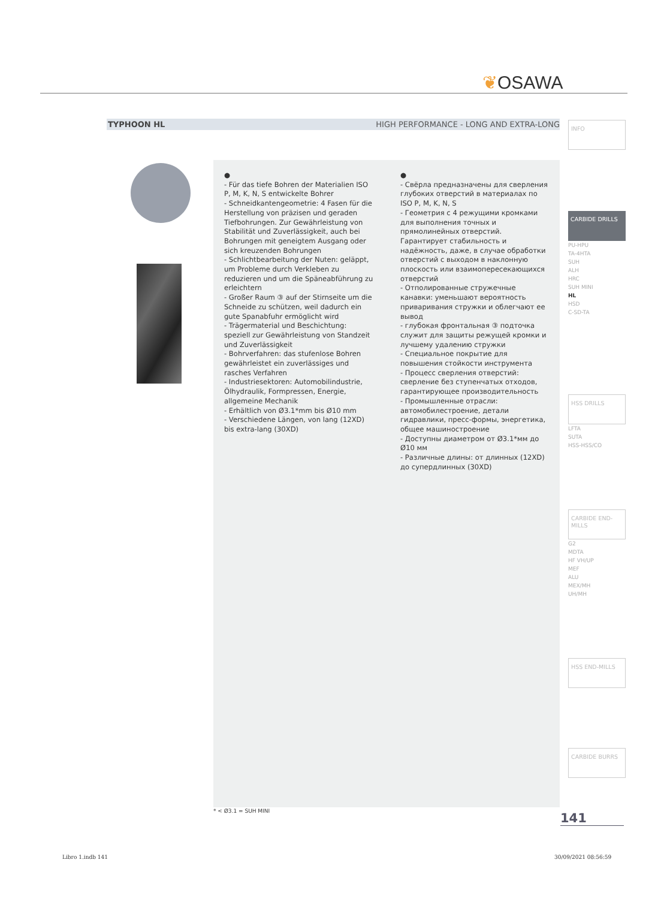❦OSAWA
TYPHOON HL HIGH PERFORMANCE - LONG AND EXTRA-LONG
●
- Für das tiefe Bohren der Materialien ISO P, M, K, N, S entwickelte Bohrer
- Schneidkantengeometrie: 4 Fasen für die Herstellung von präzisen und geraden Tiefbohrungen. Zur Gewährleistung von Stabilität und Zuverlässigkeit, auch bei Bohrungen mit geneigtem Ausgang oder sich kreuzenden Bohrungen
- Schlichtbearbeitung der Nuten: geläppt, um Probleme durch Verkleben zu reduzieren und um die Späneabführung zu erleichtern
- Großer Raum ③ auf der Stirnseite um die Schneide zu schützen, weil dadurch ein gute Spanabfuhr ermöglicht wird
- Trägermaterial und Beschichtung: speziell zur Gewährleistung von Standzeit und Zuverlässigkeit
- Bohrverfahren: das stufenlose Bohren gewährleistet ein zuverlässiges und rasches Verfahren
- Industriesektoren: Automobilindustrie, Ölhydraulik, Formpressen, Energie, allgemeine Mechanik
- Erhältlich von Ø3.1*mm bis Ø10 mm
- Verschiedene Längen, von lang (12XD) bis extra-lang (30XD)
●
- Свёрла предназначены для сверления глубоких отверстий в материалах по ISO P, M, K, N, S
- Геометрия с 4 режущими кромками для выполнения точных и прямолинейных отверстий. Гарантирует стабильность и надёжность, даже, в случае обработки отверстий с выходом в наклонную плоскость или взаимопересекающихся отверстий
- Отполированные стружечные канавки: уменьшают вероятность приваривания стружки и облегчают ее вывод
- глубокая фронтальная ③ подточка служит для защиты режущей кромки и лучшему удалению стружки
- Специальное покрытие для повышения стойкости инструмента
- Процесс сверления отверстий: сверление без ступенчатых отходов, гарантирующее производительность
- Промышленные отрасли: автомобилестроение, детали гидравлики, пресс-формы, энергетика, общее машиностроение
- Доступны диаметром от Ø3.1*мм до Ø10 мм
- Различные длины: от длинных (12XD) до супердлинных (30XD)
INFO
CARBIDE DRILLS
PU-HPU
TA-4HTA
SUH
ALH
HRC
SUH MINI
HL
HSD
C-SD-TA
HSS DRILLS
LFTA
SUTA
HSS-HSS/CO
CARBIDE END-MILLS
G2
MDTA
HF VH/UP
MEF
ALU
MEX/MH
UH/MH
HSS END-MILLS
CARBIDE BURRS
* < Ø3.1 = SUH MINI 141
Libro 1.indb 141 30/09/2021 08:56:59